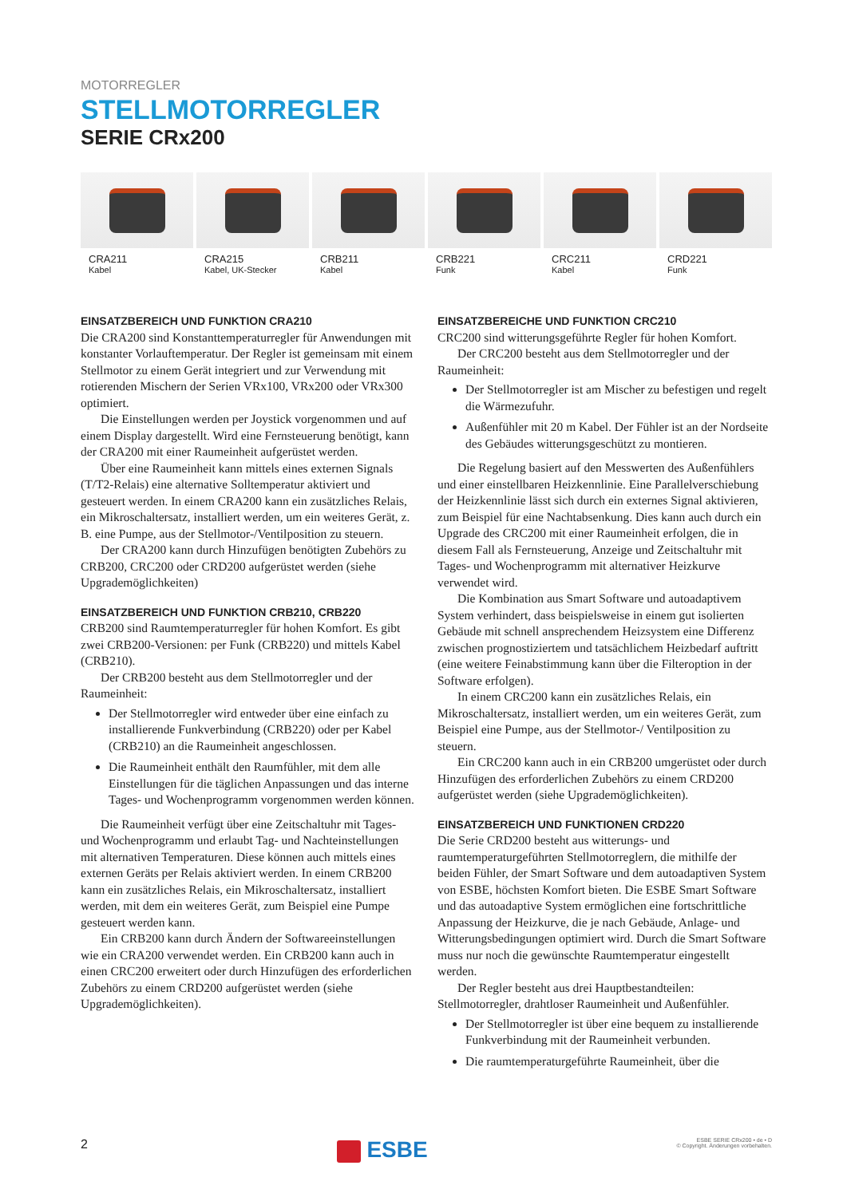MOTORREGLER
STELLMOTORREGLER
SERIE CRx200
CRA211
Kabel
CRA215
Kabel, UK-Stecker
CRB211
Kabel
CRB221
Funk
CRC211
Kabel
CRD221
Funk
EINSATZBEREICH UND FUNKTION CRA210
Die CRA200 sind Konstanttemperaturregler für Anwendungen mit konstanter Vorlauftemperatur. Der Regler ist gemeinsam mit einem Stellmotor zu einem Gerät integriert und zur Verwendung mit rotierenden Mischern der Serien VRx100, VRx200 oder VRx300 optimiert.
Die Einstellungen werden per Joystick vorgenommen und auf einem Display dargestellt. Wird eine Fernsteuerung benötigt, kann der CRA200 mit einer Raumeinheit aufgerüstet werden.
Über eine Raumeinheit kann mittels eines externen Signals (T/T2-Relais) eine alternative Solltemperatur aktiviert und gesteuert werden. In einem CRA200 kann ein zusätzliches Relais, ein Mikroschaltersatz, installiert werden, um ein weiteres Gerät, z. B. eine Pumpe, aus der Stellmotor-/Ventilposition zu steuern.
Der CRA200 kann durch Hinzufügen benötigten Zubehörs zu CRB200, CRC200 oder CRD200 aufgerüstet werden (siehe Upgrademöglichkeiten)
EINSATZBEREICH UND FUNKTION CRB210, CRB220
CRB200 sind Raumtemperaturregler für hohen Komfort. Es gibt zwei CRB200-Versionen: per Funk (CRB220) und mittels Kabel (CRB210).
Der CRB200 besteht aus dem Stellmotorregler und der Raumeinheit:
Der Stellmotorregler wird entweder über eine einfach zu installierende Funkverbindung (CRB220) oder per Kabel (CRB210) an die Raumeinheit angeschlossen.
Die Raumeinheit enthält den Raumfühler, mit dem alle Einstellungen für die täglichen Anpassungen und das interne Tages- und Wochenprogramm vorgenommen werden können.
Die Raumeinheit verfügt über eine Zeitschaltuhr mit Tages- und Wochenprogramm und erlaubt Tag- und Nachteinstellungen mit alternativen Temperaturen. Diese können auch mittels eines externen Geräts per Relais aktiviert werden. In einem CRB200 kann ein zusätzliches Relais, ein Mikroschaltersatz, installiert werden, mit dem ein weiteres Gerät, zum Beispiel eine Pumpe gesteuert werden kann.
Ein CRB200 kann durch Ändern der Softwareeinstellungen wie ein CRA200 verwendet werden. Ein CRB200 kann auch in einen CRC200 erweitert oder durch Hinzufügen des erforderlichen Zubehörs zu einem CRD200 aufgerüstet werden (siehe Upgrademöglichkeiten).
EINSATZBEREICHE UND FUNKTION CRC210
CRC200 sind witterungsgeführte Regler für hohen Komfort.
Der CRC200 besteht aus dem Stellmotorregler und der Raumeinheit:
Der Stellmotorregler ist am Mischer zu befestigen und regelt die Wärmezufuhr.
Außenfühler mit 20 m Kabel. Der Fühler ist an der Nordseite des Gebäudes witterungsgeschützt zu montieren.
Die Regelung basiert auf den Messwerten des Außenfühlers und einer einstellbaren Heizkennlinie. Eine Parallelverschiebung der Heizkennlinie lässt sich durch ein externes Signal aktivieren, zum Beispiel für eine Nachtabsenkung. Dies kann auch durch ein Upgrade des CRC200 mit einer Raumeinheit erfolgen, die in diesem Fall als Fernsteuerung, Anzeige und Zeitschaltuhr mit Tages- und Wochenprogramm mit alternativer Heizkurve verwendet wird.
Die Kombination aus Smart Software und autoadaptivem System verhindert, dass beispielsweise in einem gut isolierten Gebäude mit schnell ansprechendem Heizsystem eine Differenz zwischen prognostiziertem und tatsächlichem Heizbedarf auftritt (eine weitere Feinabstimmung kann über die Filteroption in der Software erfolgen).
In einem CRC200 kann ein zusätzliches Relais, ein Mikroschaltersatz, installiert werden, um ein weiteres Gerät, zum Beispiel eine Pumpe, aus der Stellmotor-/ Ventilposition zu steuern.
Ein CRC200 kann auch in ein CRB200 umgerüstet oder durch Hinzufügen des erforderlichen Zubehörs zu einem CRD200 aufgerüstet werden (siehe Upgrademöglichkeiten).
EINSATZBEREICH UND FUNKTIONEN CRD220
Die Serie CRD200 besteht aus witterungs- und raumtemperaturgeführten Stellmotorreglern, die mithilfe der beiden Fühler, der Smart Software und dem autoadaptiven System von ESBE, höchsten Komfort bieten. Die ESBE Smart Software und das autoadaptive System ermöglichen eine fortschrittliche Anpassung der Heizkurve, die je nach Gebäude, Anlage- und Witterungsbedingungen optimiert wird. Durch die Smart Software muss nur noch die gewünschte Raumtemperatur eingestellt werden.
Der Regler besteht aus drei Hauptbestandteilen: Stellmotorregler, drahtloser Raumeinheit und Außenfühler.
Der Stellmotorregler ist über eine bequem zu installierende Funkverbindung mit der Raumeinheit verbunden.
Die raumtemperaturgeführte Raumeinheit, über die
2
ESBE
ESBE SERIE CRx200 • de • D
© Copyright. Änderungen vorbehalten.